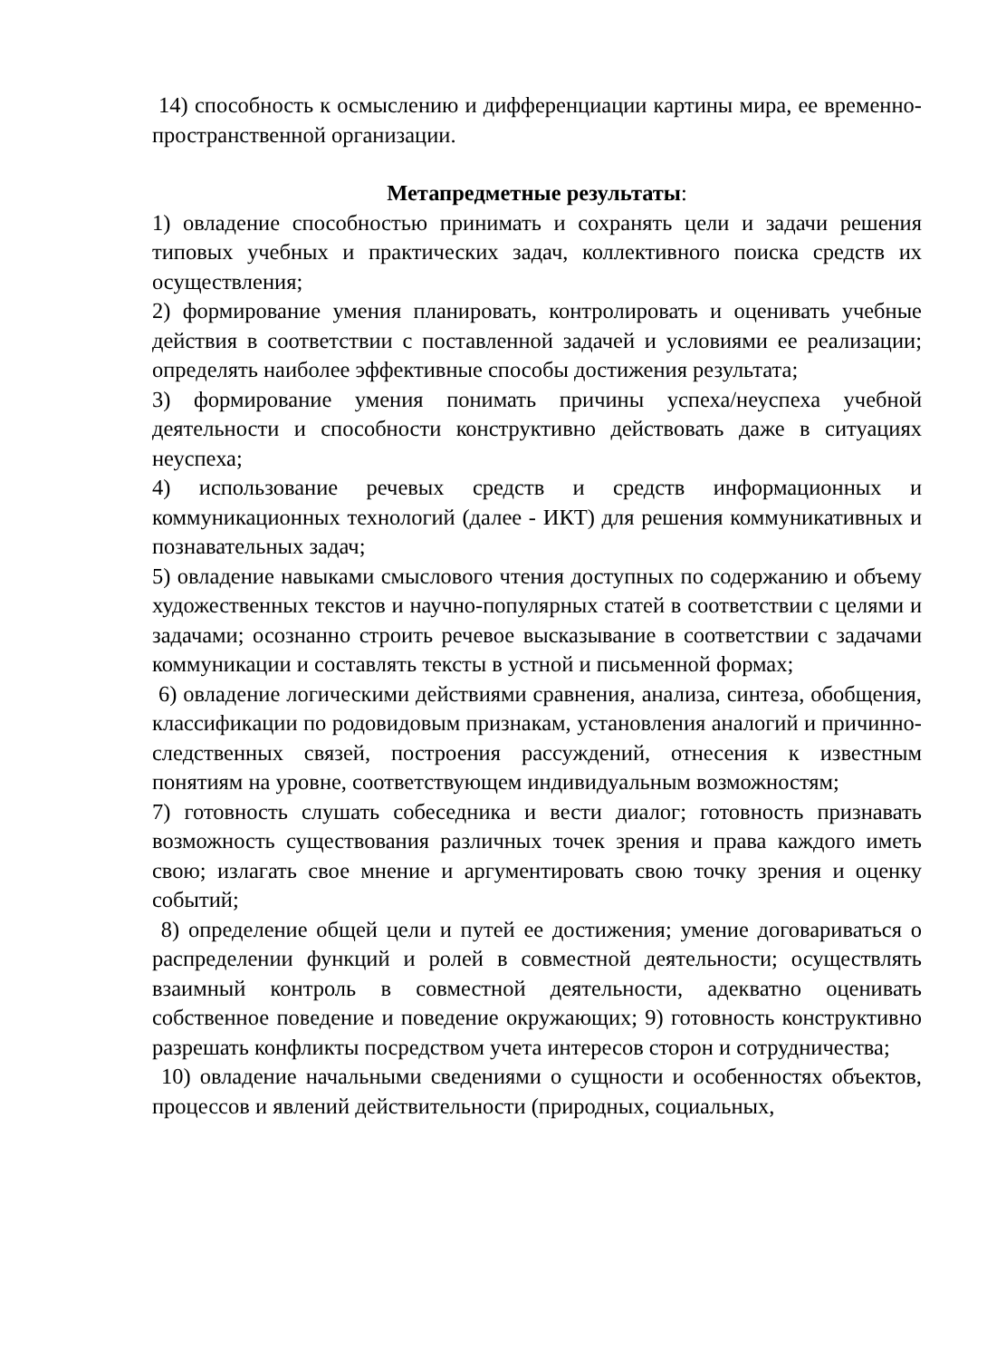14) способность к осмыслению и дифференциации картины мира, ее временно-пространственной организации.
Метапредметные результаты:
1) овладение способностью принимать и сохранять цели и задачи решения типовых учебных и практических задач, коллективного поиска средств их осуществления;
2) формирование умения планировать, контролировать и оценивать учебные действия в соответствии с поставленной задачей и условиями ее реализации; определять наиболее эффективные способы достижения результата;
3) формирование умения понимать причины успеха/неуспеха учебной деятельности и способности конструктивно действовать даже в ситуациях неуспеха;
4) использование речевых средств и средств информационных и коммуникационных технологий (далее - ИКТ) для решения коммуникативных и познавательных задач;
5) овладение навыками смыслового чтения доступных по содержанию и объему художественных текстов и научно-популярных статей в соответствии с целями и задачами; осознанно строить речевое высказывание в соответствии с задачами коммуникации и составлять тексты в устной и письменной формах;
6) овладение логическими действиями сравнения, анализа, синтеза, обобщения, классификации по родовидовым признакам, установления аналогий и причинно-следственных связей, построения рассуждений, отнесения к известным понятиям на уровне, соответствующем индивидуальным возможностям;
7) готовность слушать собеседника и вести диалог; готовность признавать возможность существования различных точек зрения и права каждого иметь свою; излагать свое мнение и аргументировать свою точку зрения и оценку событий;
8) определение общей цели и путей ее достижения; умение договариваться о распределении функций и ролей в совместной деятельности; осуществлять взаимный контроль в совместной деятельности, адекватно оценивать собственное поведение и поведение окружающих; 9) готовность конструктивно разрешать конфликты посредством учета интересов сторон и сотрудничества;
10) овладение начальными сведениями о сущности и особенностях объектов, процессов и явлений действительности (природных, социальных,